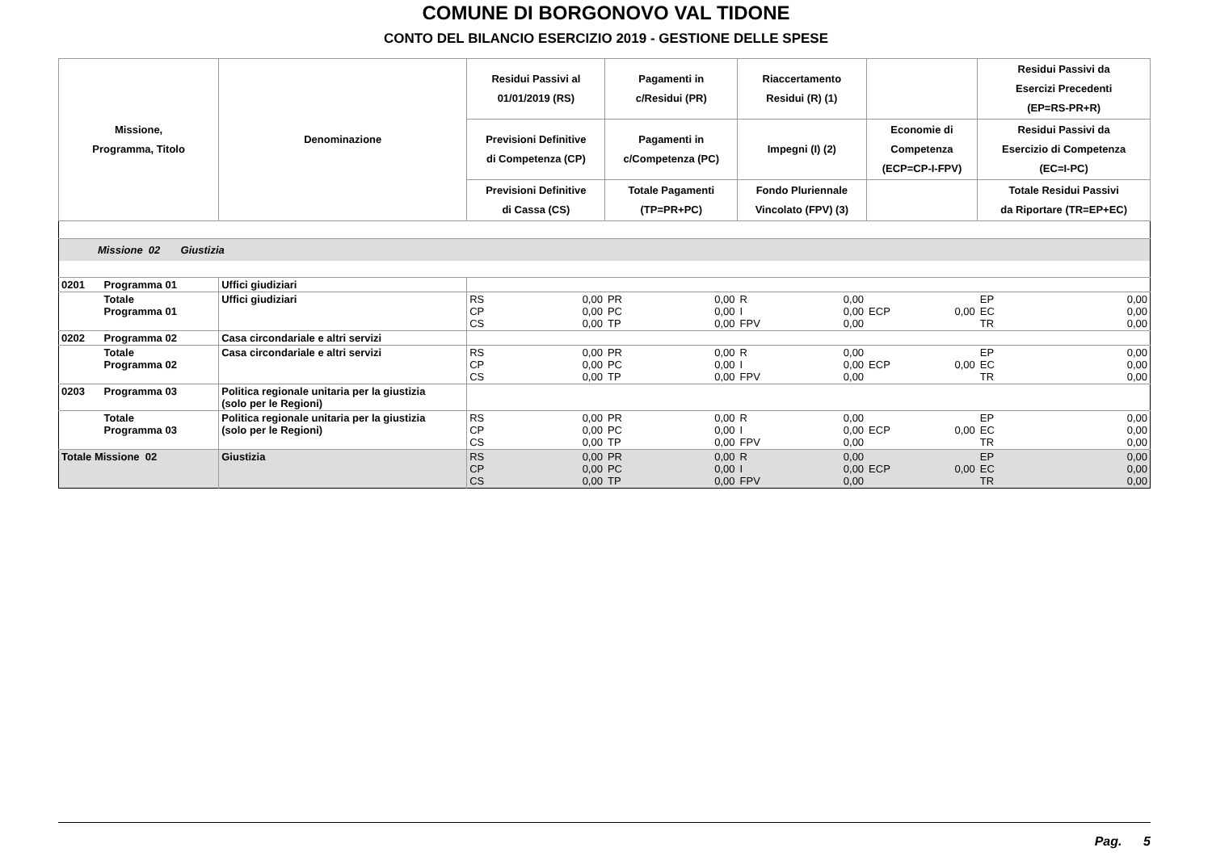COMUNE DI BORGONOVO VAL TIDONE
CONTO DEL BILANCIO ESERCIZIO 2019 - GESTIONE DELLE SPESE
| Missione, Programma, Titolo | | Denominazione | Residui Passivi al 01/01/2019 (RS) | | Pagamenti in c/Residui (PR) | | Riaccertamento Residui (R) (1) | | | | Residui Passivi da Esercizi Precedenti (EP=RS-PR+R) | |
| --- | --- | --- | --- | --- | --- | --- | --- | --- | --- | --- | --- | --- |
| | | | Previsioni Definitive di Competenza (CP) | | Pagamenti in c/Competenza (PC) | | Impegni (I) (2) | | Economie di Competenza (ECP=CP-I-FPV) | | Residui Passivi da Esercizio di Competenza (EC=I-PC) | |
| | | | Previsioni Definitive di Cassa (CS) | | Totale Pagamenti (TP=PR+PC) | | Fondo Pluriennale Vincolato (FPV) (3) | | | | Totale Residui Passivi da Riportare (TR=EP+EC) | |
| Missione 02 Giustizia | | | | | | | | | | | | |
| 0201 | Programma 01 | Uffici giudiziari | | | | | | | | | | |
| | Totale Programma 01 | Uffici giudiziari | RS CP CS | 0,00 0,00 0,00 | PR PC TP | 0,00 0,00 0,00 | R I FPV | 0,00 0,00 0,00 | ECP | 0,00 | EP EC TR | 0,00 0,00 0,00 |
| 0202 | Programma 02 | Casa circondariale e altri servizi | | | | | | | | | | |
| | Totale Programma 02 | Casa circondariale e altri servizi | RS CP CS | 0,00 0,00 0,00 | PR PC TP | 0,00 0,00 0,00 | R I FPV | 0,00 0,00 0,00 | ECP | 0,00 | EP EC TR | 0,00 0,00 0,00 |
| 0203 | Programma 03 | Politica regionale unitaria per la giustizia (solo per le Regioni) | | | | | | | | | | |
| | Totale Programma 03 | Politica regionale unitaria per la giustizia (solo per le Regioni) | RS CP CS | 0,00 0,00 0,00 | PR PC TP | 0,00 0,00 0,00 | R I FPV | 0,00 0,00 0,00 | ECP | 0,00 | EP EC TR | 0,00 0,00 0,00 |
| Totale Missione 02 | | Giustizia | RS CP CS | 0,00 0,00 0,00 | PR PC TP | 0,00 0,00 0,00 | R I FPV | 0,00 0,00 0,00 | ECP | 0,00 | EP EC TR | 0,00 0,00 0,00 |
Pag. 5